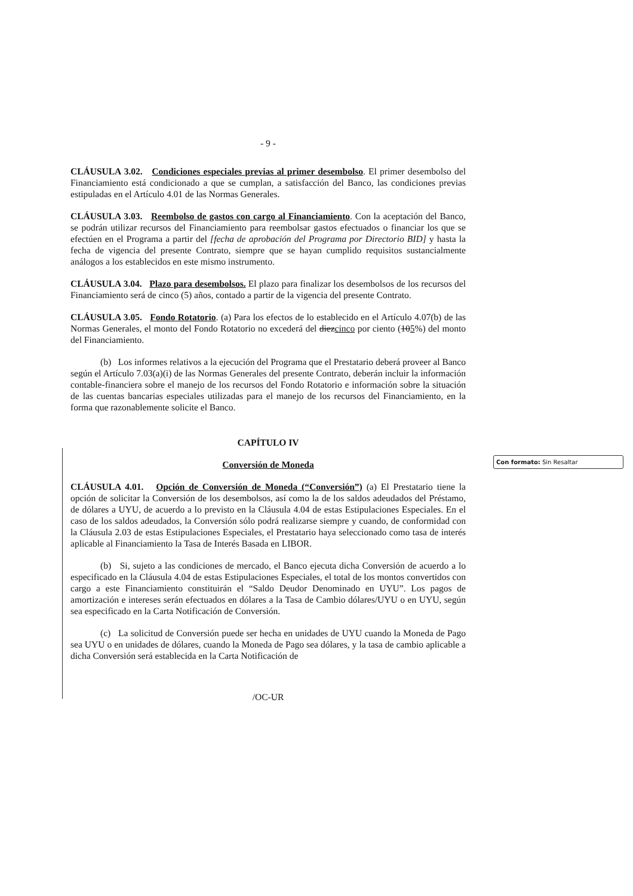- 9 -
CLÁUSULA 3.02. Condiciones especiales previas al primer desembolso. El primer desembolso del Financiamiento está condicionado a que se cumplan, a satisfacción del Banco, las condiciones previas estipuladas en el Artículo 4.01 de las Normas Generales.
CLÁUSULA 3.03. Reembolso de gastos con cargo al Financiamiento. Con la aceptación del Banco, se podrán utilizar recursos del Financiamiento para reembolsar gastos efectuados o financiar los que se efectúen en el Programa a partir del [fecha de aprobación del Programa por Directorio BID] y hasta la fecha de vigencia del presente Contrato, siempre que se hayan cumplido requisitos sustancialmente análogos a los establecidos en este mismo instrumento.
CLÁUSULA 3.04. Plazo para desembolsos. El plazo para finalizar los desembolsos de los recursos del Financiamiento será de cinco (5) años, contado a partir de la vigencia del presente Contrato.
CLÁUSULA 3.05. Fondo Rotatorio. (a) Para los efectos de lo establecido en el Artículo 4.07(b) de las Normas Generales, el monto del Fondo Rotatorio no excederá del diezcinco por ciento (105%) del monto del Financiamiento.
(b) Los informes relativos a la ejecución del Programa que el Prestatario deberá proveer al Banco según el Artículo 7.03(a)(i) de las Normas Generales del presente Contrato, deberán incluir la información contable-financiera sobre el manejo de los recursos del Fondo Rotatorio e información sobre la situación de las cuentas bancarias especiales utilizadas para el manejo de los recursos del Financiamiento, en la forma que razonablemente solicite el Banco.
CAPÍTULO IV
Conversión de Moneda
CLÁUSULA 4.01. Opción de Conversión de Moneda (“Conversión”) (a) El Prestatario tiene la opción de solicitar la Conversión de los desembolsos, así como la de los saldos adeudados del Préstamo, de dólares a UYU, de acuerdo a lo previsto en la Cláusula 4.04 de estas Estipulaciones Especiales. En el caso de los saldos adeudados, la Conversión sólo podrá realizarse siempre y cuando, de conformidad con la Cláusula 2.03 de estas Estipulaciones Especiales, el Prestatario haya seleccionado como tasa de interés aplicable al Financiamiento la Tasa de Interés Basada en LIBOR.
(b) Si, sujeto a las condiciones de mercado, el Banco ejecuta dicha Conversión de acuerdo a lo especificado en la Cláusula 4.04 de estas Estipulaciones Especiales, el total de los montos convertidos con cargo a este Financiamiento constituirán el “Saldo Deudor Denominado en UYU”. Los pagos de amortización e intereses serán efectuados en dólares a la Tasa de Cambio dólares/UYU o en UYU, según sea especificado en la Carta Notificación de Conversión.
(c) La solicitud de Conversión puede ser hecha en unidades de UYU cuando la Moneda de Pago sea UYU o en unidades de dólares, cuando la Moneda de Pago sea dólares, y la tasa de cambio aplicable a dicha Conversión será establecida en la Carta Notificación de
/OC-UR
Con formato: Sin Resaltar